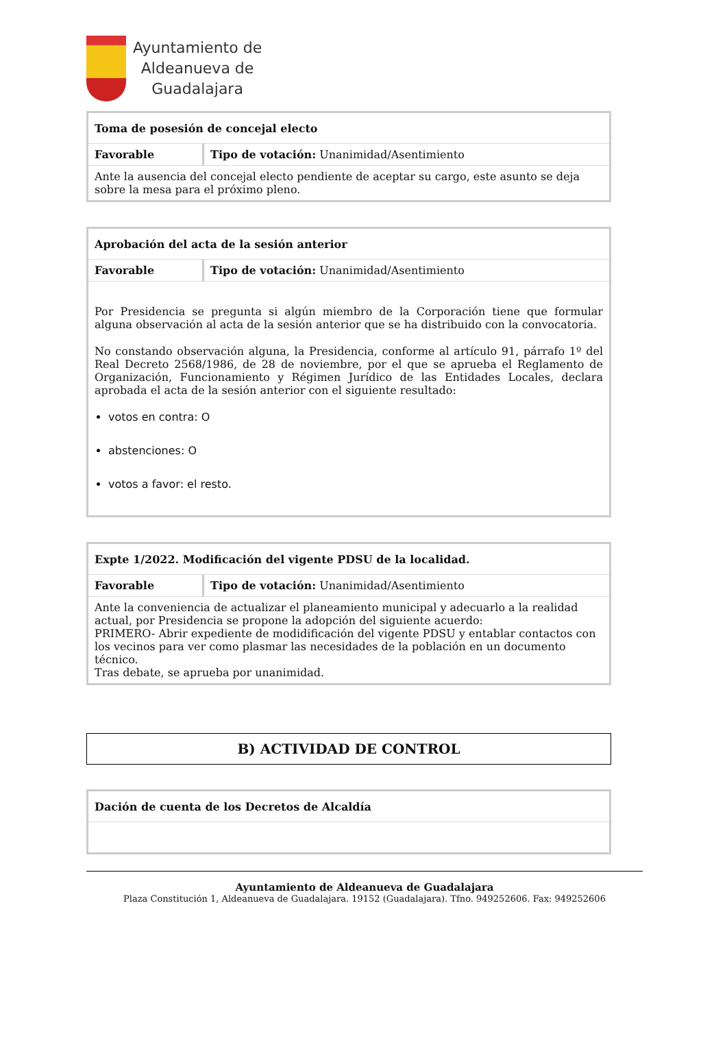Ayuntamiento de
Aldeanueva de
Guadalajara
| Toma de posesión de concejal electo | |
| Favorable | Tipo de votación: Unanimidad/Asentimiento |
| Ante la ausencia del concejal electo pendiente de aceptar su cargo, este asunto se deja sobre la mesa para el próximo pleno. | |
| Aprobación del acta de la sesión anterior | |
| Favorable | Tipo de votación: Unanimidad/Asentimiento |
| Por Presidencia se pregunta si algún miembro de la Corporación tiene que formular alguna observación al acta de la sesión anterior que se ha distribuido con la convocatoria. No constando observación alguna, la Presidencia, conforme al artículo 91, párrafo 1º del Real Decreto 2568/1986, de 28 de noviembre, por el que se aprueba el Reglamento de Organización, Funcionamiento y Régimen Jurídico de las Entidades Locales, declara aprobada el acta de la sesión anterior con el siguiente resultado: votos en contra: O abstenciones: O votos a favor: el resto. | |
| Expte 1/2022. Modificación del vigente PDSU de la localidad. | |
| Favorable | Tipo de votación: Unanimidad/Asentimiento |
| Ante la conveniencia de actualizar el planeamiento municipal y adecuarlo a la realidad actual, por Presidencia se propone la adopción del siguiente acuerdo: PRIMERO- Abrir expediente de modidificación del vigente PDSU y entablar contactos con los vecinos para ver como plasmar las necesidades de la población en un documento técnico. Tras debate, se aprueba por unanimidad. | |
B) ACTIVIDAD DE CONTROL
| Dación de cuenta de los Decretos de Alcaldía |
Ayuntamiento de Aldeanueva de Guadalajara
Plaza Constitución 1, Aldeanueva de Guadalajara. 19152 (Guadalajara). Tfno. 949252606. Fax: 949252606